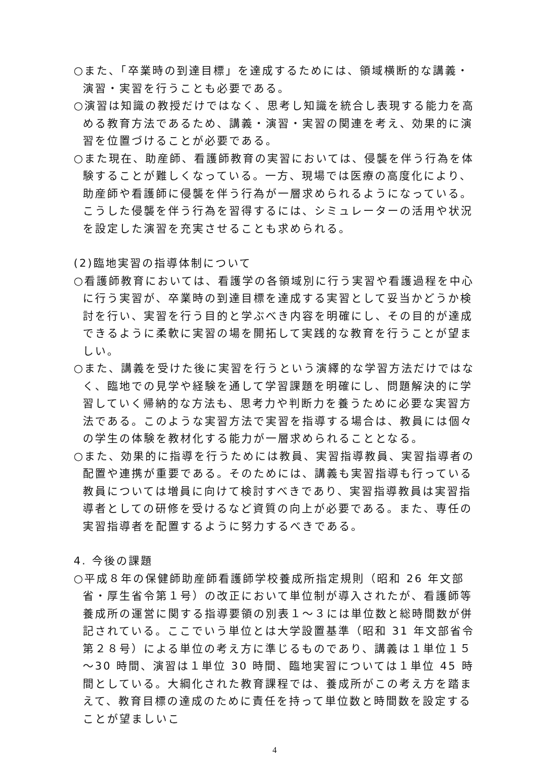○また、「卒業時の到達目標」を達成するためには、領域横断的な講義・演習・実習を行うことも必要である。
○演習は知識の教授だけではなく、思考し知識を統合し表現する能力を高める教育方法であるため、講義・演習・実習の関連を考え、効果的に演習を位置づけることが必要である。
○また現在、助産師、看護師教育の実習においては、侵襲を伴う行為を体験することが難しくなっている。一方、現場では医療の高度化により、助産師や看護師に侵襲を伴う行為が一層求められるようになっている。こうした侵襲を伴う行為を習得するには、シミュレーターの活用や状況を設定した演習を充実させることも求められる。
(2)臨地実習の指導体制について
○看護師教育においては、看護学の各領域別に行う実習や看護過程を中心に行う実習が、卒業時の到達目標を達成する実習として妥当かどうか検討を行い、実習を行う目的と学ぶべき内容を明確にし、その目的が達成できるように柔軟に実習の場を開拓して実践的な教育を行うことが望ましい。
○また、講義を受けた後に実習を行うという演繹的な学習方法だけではなく、臨地での見学や経験を通して学習課題を明確にし、問題解決的に学習していく帰納的な方法も、思考力や判断力を養うために必要な実習方法である。このような実習方法で実習を指導する場合は、教員には個々の学生の体験を教材化する能力が一層求められることとなる。
○また、効果的に指導を行うためには教員、実習指導教員、実習指導者の配置や連携が重要である。そのためには、講義も実習指導も行っている教員については増員に向けて検討すべきであり、実習指導教員は実習指導者としての研修を受けるなど資質の向上が必要である。また、専任の実習指導者を配置するように努力するべきである。
4. 今後の課題
○平成８年の保健師助産師看護師学校養成所指定規則（昭和 26 年文部省・厚生省令第１号）の改正において単位制が導入されたが、看護師等養成所の運営に関する指導要領の別表１～３には単位数と総時間数が併記されている。ここでいう単位とは大学設置基準（昭和 31 年文部省令第２８号）による単位の考え方に準じるものであり、講義は１単位１５～30 時間、演習は１単位 30 時間、臨地実習については１単位 45 時間としている。大綱化された教育課程では、養成所がこの考え方を踏まえて、教育目標の達成のために責任を持って単位数と時間数を設定することが望ましいこ
4